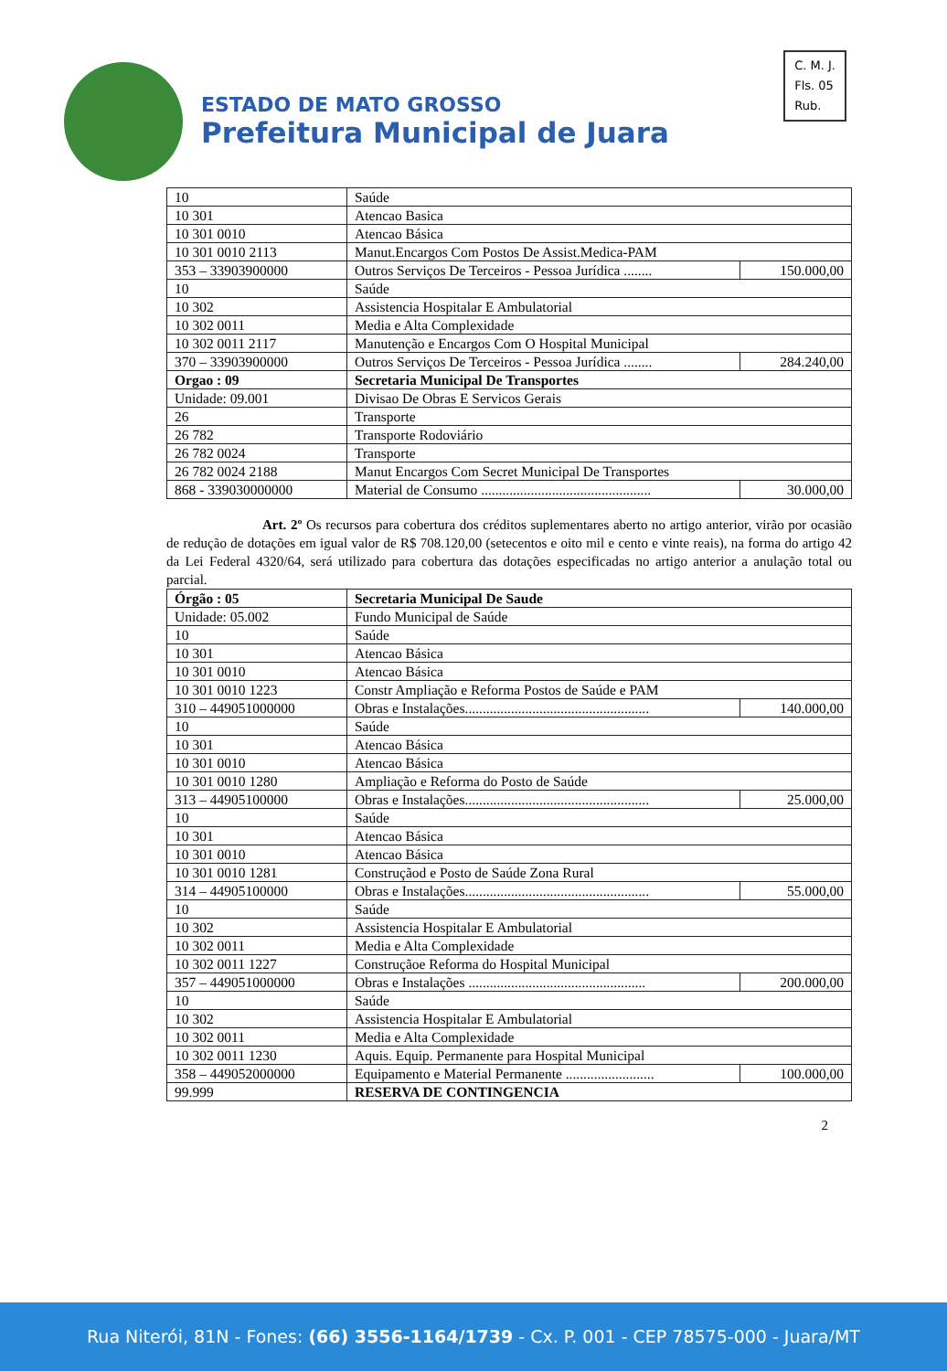ESTADO DE MATO GROSSO
Prefeitura Municipal de Juara
C. M. J.
Fls. 05
Rub.
| 10 | Saúde | |
| 10 301 | Atencao Basica | |
| 10 301 0010 | Atencao Básica | |
| 10 301 0010 2113 | Manut.Encargos Com Postos De Assist.Medica-PAM | |
| 353 – 33903900000 | Outros Serviços De Terceiros - Pessoa Jurídica ........ | 150.000,00 |
| 10 | Saúde | |
| 10 302 | Assistencia Hospitalar E Ambulatorial | |
| 10 302 0011 | Media e Alta Complexidade | |
| 10 302 0011 2117 | Manutenção e Encargos Com O Hospital Municipal | |
| 370 – 33903900000 | Outros Serviços De Terceiros - Pessoa Jurídica ........ | 284.240,00 |
| Orgao : 09 | Secretaria Municipal De Transportes | |
| Unidade: 09.001 | Divisao De Obras E Servicos Gerais | |
| 26 | Transporte | |
| 26 782 | Transporte Rodoviário | |
| 26 782 0024 | Transporte | |
| 26 782 0024 2188 | Manut Encargos Com Secret Municipal De Transportes | |
| 868 - 339030000000 | Material de Consumo ................................................ | 30.000,00 |
       Art. 2º Os recursos para cobertura dos créditos suplementares aberto no artigo anterior, virão por ocasião de redução de dotações em igual valor de R$ 708.120,00 (setecentos e oito mil e cento e vinte reais), na forma do artigo 42 da Lei Federal 4320/64, será utilizado para cobertura das dotações especificadas no artigo anterior a anulação total ou parcial.
| Órgão : 05 | Secretaria Municipal De Saude | |
| Unidade: 05.002 | Fundo Municipal de Saúde | |
| 10 | Saúde | |
| 10 301 | Atencao Básica | |
| 10 301 0010 | Atencao Básica | |
| 10 301 0010 1223 | Constr Ampliação e Reforma Postos de Saúde e PAM | |
| 310 – 449051000000 | Obras e Instalações.................................................... | 140.000,00 |
| 10 | Saúde | |
| 10 301 | Atencao Básica | |
| 10 301 0010 | Atencao Básica | |
| 10 301 0010 1280 | Ampliação e Reforma do Posto de Saúde | |
| 313 – 44905100000 | Obras e Instalações.................................................... | 25.000,00 |
| 10 | Saúde | |
| 10 301 | Atencao Básica | |
| 10 301 0010 | Atencao Básica | |
| 10 301 0010 1281 | Construçãod e Posto de Saúde Zona Rural | |
| 314 – 44905100000 | Obras e Instalações.................................................... | 55.000,00 |
| 10 | Saúde | |
| 10 302 | Assistencia Hospitalar E Ambulatorial | |
| 10 302 0011 | Media e Alta Complexidade | |
| 10 302 0011 1227 | Construçãoe Reforma do Hospital Municipal | |
| 357 – 449051000000 | Obras e Instalações .................................................. | 200.000,00 |
| 10 | Saúde | |
| 10 302 | Assistencia Hospitalar E Ambulatorial | |
| 10 302 0011 | Media e Alta Complexidade | |
| 10 302 0011 1230 | Aquis. Equip. Permanente para Hospital Municipal | |
| 358 – 449052000000 | Equipamento e Material Permanente ......................... | 100.000,00 |
| 99.999 | RESERVA DE CONTINGENCIA | |
2
Rua Niterói, 81N - Fones: (66) 3556-1164/1739 - Cx. P. 001 - CEP 78575-000 - Juara/MT